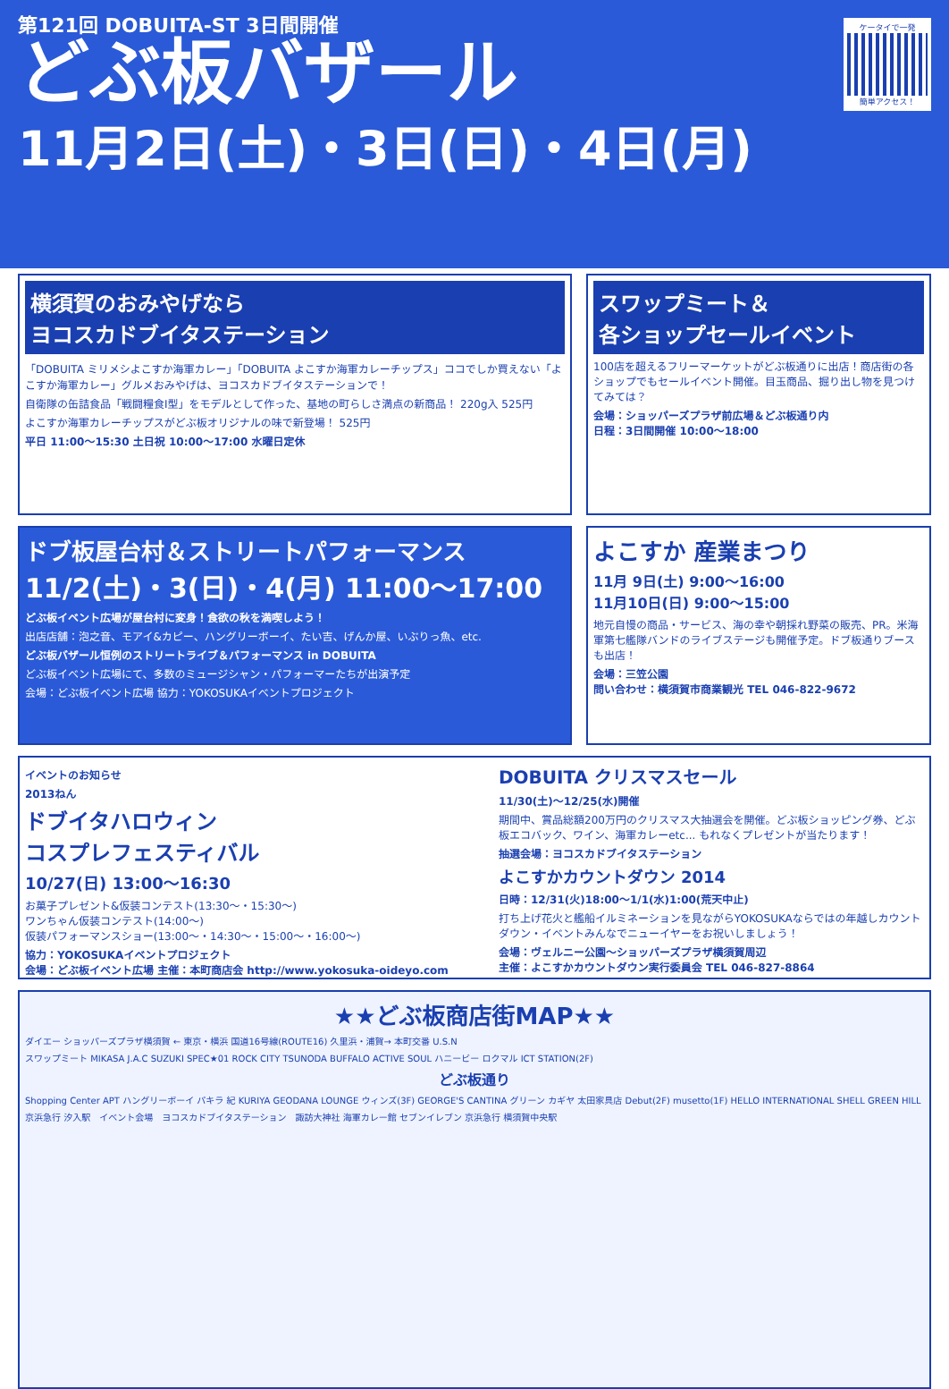第121回 DOBUITA-ST 3日間開催
どぶ板バザール
11月2日(土)・3日(日)・4日(月)
ケータイで一発
簡単アクセス！
横須賀のおみやげなら
ヨコスカドブイタステーション
「DOBUITA ミリメシよこすか海軍カレー」「DOBUITA よこすか海軍カレーチップス」ココでしか買えない「よこすか海軍カレー」グルメおみやげは、ヨコスカドブイタステーションで！
自衛隊の缶詰食品「戦闘糧食Ⅰ型」をモデルとして作った、基地の町らしさ満点の新商品！ 220g入 525円
よこすか海軍カレーチップスがどぶ板オリジナルの味で新登場！ 525円
平日 11:00〜15:30 土日祝 10:00〜17:00 水曜日定休
スワップミート＆
各ショップセールイベント
100店を超えるフリーマーケットがどぶ板通りに出店！商店街の各ショップでもセールイベント開催。目玉商品、掘り出し物を見つけてみては？
会場：ショッパーズプラザ前広場＆どぶ板通り内
日程：3日間開催 10:00〜18:00
ドブ板屋台村＆ストリートパフォーマンス
11/2(土)・3(日)・4(月) 11:00〜17:00
どぶ板イベント広場が屋台村に変身！食欲の秋を満喫しよう！
出店店舗：泡之音、モアイ&カピー、ハングリーボーイ、たい吉、げんか屋、いぶりっ魚、etc.
どぶ板バザール恒例のストリートライブ＆パフォーマンス in DOBUITA
どぶ板イベント広場にて、多数のミュージシャン・パフォーマーたちが出演予定
会場：どぶ板イベント広場 協力：YOKOSUKAイベントプロジェクト
よこすか 産業まつり
11月 9日(土) 9:00〜16:00
11月10日(日) 9:00〜15:00
地元自慢の商品・サービス、海の幸や朝採れ野菜の販売、PR。米海軍第七艦隊バンドのライブステージも開催予定。ドブ板通りブースも出店！
会場：三笠公園
問い合わせ：横須賀市商業観光 TEL 046-822-9672
イベントのお知らせ
2013ねん
ドブイタハロウィン
コスプレフェスティバル
10/27(日) 13:00〜16:30
お菓子プレゼント&仮装コンテスト(13:30〜・15:30〜)
ワンちゃん仮装コンテスト(14:00〜)
仮装パフォーマンスショー(13:00〜・14:30〜・15:00〜・16:00〜)
協力：YOKOSUKAイベントプロジェクト
会場：どぶ板イベント広場 主催：本町商店会 http://www.yokosuka-oideyo.com
DOBUITA クリスマスセール
11/30(土)〜12/25(水)開催
期間中、賞品総額200万円のクリスマス大抽選会を開催。どぶ板ショッピング券、どぶ板エコバック、ワイン、海軍カレーetc... もれなくプレゼントが当たります！
抽選会場：ヨコスカドブイタステーション
よこすかカウントダウン 2014
日時：12/31(火)18:00〜1/1(水)1:00(荒天中止)
打ち上げ花火と艦船イルミネーションを見ながらYOKOSUKAならではの年越しカウントダウン・イベントみんなでニューイヤーをお祝いしましょう！
会場：ヴェルニー公園〜ショッパーズプラザ横須賀周辺
主催：よこすかカウントダウン実行委員会 TEL 046-827-8864
★★どぶ板商店街MAP★★
ダイエー ショッパーズプラザ横須賀 ← 東京・横浜 国道16号線(ROUTE16) 久里浜・浦賀→ 本町交番 U.S.N
スワップミート MIKASA J.A.C SUZUKI SPEC★01 ROCK CITY TSUNODA BUFFALO ACTIVE SOUL ハニービー ロクマル ICT STATION(2F)
どぶ板通り
Shopping Center APT ハングリーボーイ パキラ 紀 KURIYA GEODANA LOUNGE ウィンズ(3F) GEORGE'S CANTINA グリーン カギヤ 太田家具店 Debut(2F) musetto(1F) HELLO INTERNATIONAL SHELL GREEN HILL
京浜急行 汐入駅　イベント会場　ヨコスカドブイタステーション　諏訪大神社 海軍カレー館 セブンイレブン 京浜急行 横須賀中央駅